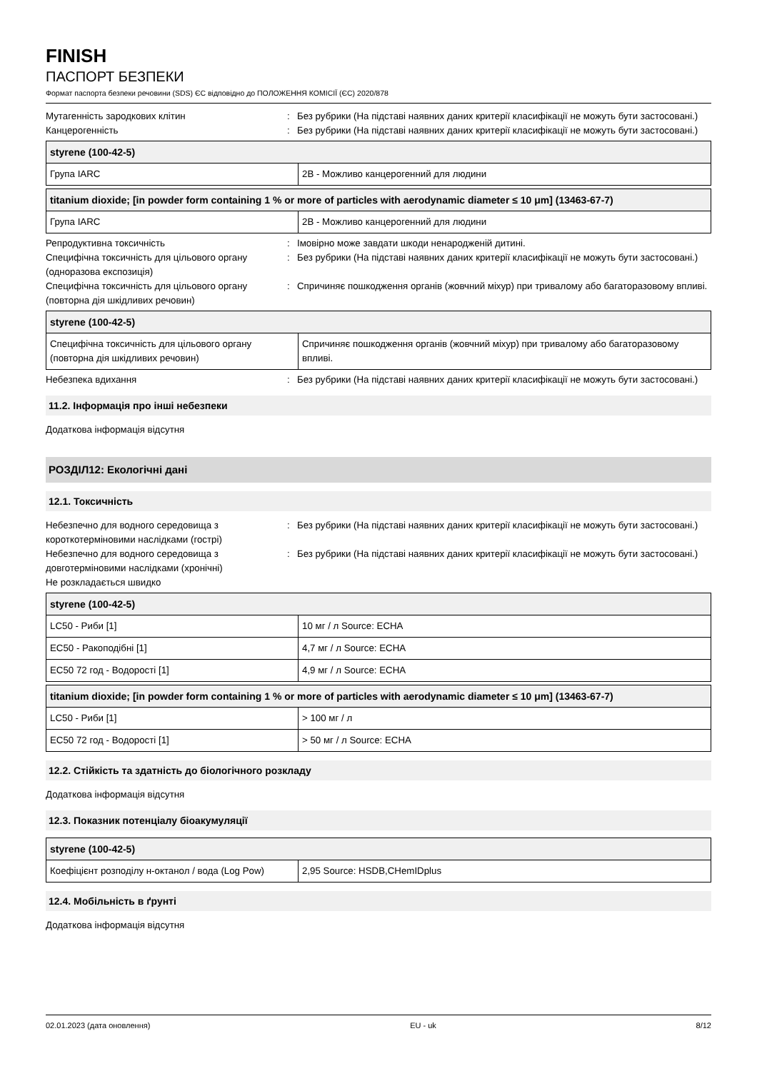FINISH
ПАСПОРТ БЕЗПЕКИ
Формат паспорта безпеки речовини (SDS) ЄС відповідно до ПОЛОЖЕННЯ КОМІСІЇ (ЄС) 2020/878
Мутагенність зародкових клітин : Без рубрики (На підставі наявних даних критерії класифікації не можуть бути застосовані.)
Канцерогенність : Без рубрики (На підставі наявних даних критерії класифікації не можуть бути застосовані.)
| styrene (100-42-5) | |
| --- | --- |
| Група IARC | 2B - Можливо канцерогенний для людини |
| titanium dioxide; [in powder form containing 1 % or more of particles with aerodynamic diameter ≤ 10 μm] (13463-67-7) | |
| --- | --- |
| Група IARC | 2B - Можливо канцерогенний для людини |
Репродуктивна токсичність : Імовірно може завдати шкоди ненародженій дитині.
Специфічна токсичність для цільового органу (одноразова експозиція)
: Без рубрики (На підставі наявних даних критерії класифікації не можуть бути застосовані.)
Специфічна токсичність для цільового органу (повторна дія шкідливих речовин)
: Спричиняє пошкодження органів (жовчний міхур) при тривалому або багаторазовому впливі.
| styrene (100-42-5) | |
| --- | --- |
| Специфічна токсичність для цільового органу (повторна дія шкідливих речовин) | Спричиняє пошкодження органів (жовчний міхур) при тривалому або багаторазовому впливі. |
Небезпека вдихання : Без рубрики (На підставі наявних даних критерії класифікації не можуть бути застосовані.)
11.2. Інформація про інші небезпеки
Додаткова інформація відсутня
РОЗДІЛ12: Екологічні дані
12.1. Токсичність
Небезпечно для водного середовища з короткотерміновими наслідками (гострі)
: Без рубрики (На підставі наявних даних критерії класифікації не можуть бути застосовані.)
Небезпечно для водного середовища з довготерміновими наслідками (хронічні)
: Без рубрики (На підставі наявних даних критерії класифікації не можуть бути застосовані.)
Не розкладається швидко
| styrene (100-42-5) | |
| --- | --- |
| LC50 - Риби [1] | 10 мг / л Source: ECHA |
| EC50 - Ракоподібні [1] | 4,7 мг / л Source: ECHA |
| EC50 72 год - Водорості [1] | 4,9 мг / л Source: ECHA |
| titanium dioxide; [in powder form containing 1 % or more of particles with aerodynamic diameter ≤ 10 μm] (13463-67-7) | |
| --- | --- |
| LC50 - Риби [1] | > 100 мг / л |
| EC50 72 год - Водорості [1] | > 50 мг / л Source: ECHA |
12.2. Стійкість та здатність до біологічного розкладу
Додаткова інформація відсутня
12.3. Показник потенціалу біоакумуляції
| styrene (100-42-5) | |
| --- | --- |
| Коефіцієнт розподілу н-октанол / вода (Log Pow) | 2,95 Source: HSDB,CHemIDplus |
12.4. Мобільність в ґрунті
Додаткова інформація відсутня
02.01.2023 (дата оновлення) EU - uk 8/12